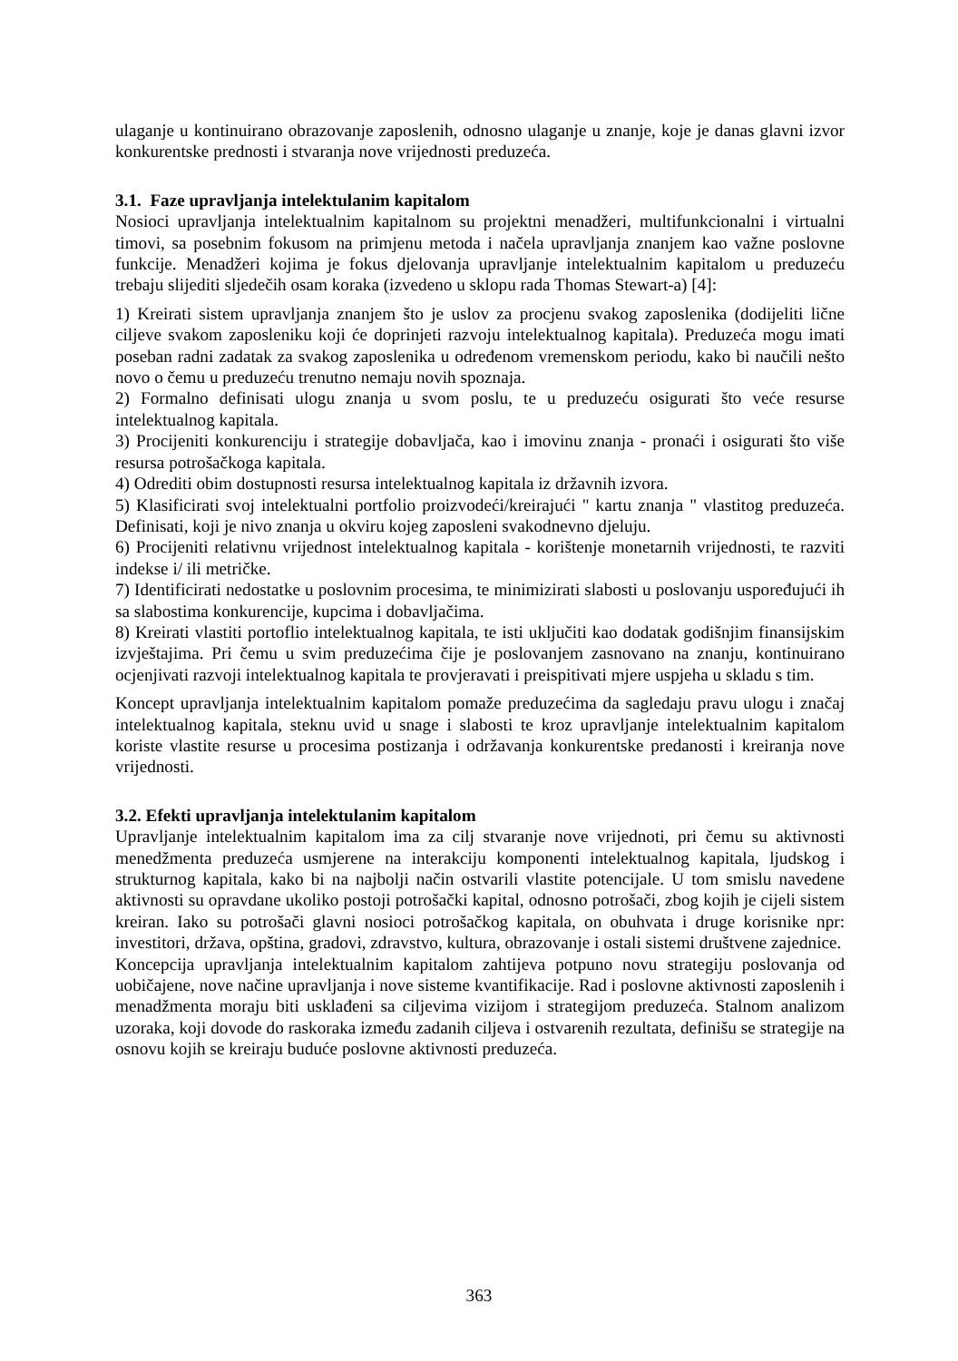ulaganje u kontinuirano obrazovanje zaposlenih, odnosno ulaganje u znanje, koje je danas glavni izvor konkurentske prednosti i stvaranja nove vrijednosti preduzeća.
3.1. Faze upravljanja intelektulanim kapitalom
Nosioci upravljanja intelektualnim kapitalnom su projektni menadžeri, multifunkcionalni i virtualni timovi, sa posebnim fokusom na primjenu metoda i načela upravljanja znanjem kao važne poslovne funkcije. Menadžeri kojima je fokus djelovanja upravljanje intelektualnim kapitalom u preduzeću trebaju slijediti sljedečih osam koraka (izvedeno u sklopu rada Thomas Stewart-a) [4]:
1) Kreirati sistem upravljanja znanjem što je uslov za procjenu svakog zaposlenika (dodijeliti lične ciljeve svakom zaposleniku koji će doprinjeti razvoju intelektualnog kapitala). Preduzeća mogu imati poseban radni zadatak za svakog zaposlenika u određenom vremenskom periodu, kako bi naučili nešto novo o čemu u preduzeću trenutno nemaju novih spoznaja.
2) Formalno definisati ulogu znanja u svom poslu, te u preduzeću osigurati što veće resurse intelektualnog kapitala.
3) Procijeniti konkurenciju i strategije dobavljača, kao i imovinu znanja - pronaći i osigurati što više resursa potrošačkoga kapitala.
4) Odrediti obim dostupnosti resursa intelektualnog kapitala iz državnih izvora.
5) Klasificirati svoj intelektualni portfolio proizvodeći/kreirajući " kartu znanja " vlastitog preduzeća. Definisati, koji je nivo znanja u okviru kojeg zaposleni svakodnevno djeluju.
6) Procijeniti relativnu vrijednost intelektualnog kapitala - korištenje monetarnih vrijednosti, te razviti indekse i/ ili metričke.
7) Identificirati nedostatke u poslovnim procesima, te minimizirati slabosti u poslovanju uspoređujući ih sa slabostima konkurencije, kupcima i dobavljačima.
8) Kreirati vlastiti portoflio intelektualnog kapitala, te isti uključiti kao dodatak godišnjim finansijskim izvještajima. Pri čemu u svim preduzećima čije je poslovanjem zasnovano na znanju, kontinuirano ocjenjivati razvoji intelektualnog kapitala te provjeravati i preispitivati mjere uspjeha u skladu s tim.
Koncept upravljanja intelektualnim kapitalom pomaže preduzećima da sagledaju pravu ulogu i značaj intelektualnog kapitala, steknu uvid u snage i slabosti te kroz upravljanje intelektualnim kapitalom koriste vlastite resurse u procesima postizanja i održavanja konkurentske predanosti i kreiranja nove vrijednosti.
3.2. Efekti upravljanja intelektulanim kapitalom
Upravljanje intelektualnim kapitalom ima za cilj stvaranje nove vrijednoti, pri čemu su aktivnosti menedžmenta preduzeća usmjerene na interakciju komponenti intelektualnog kapitala, ljudskog i strukturnog kapitala, kako bi na najbolji način ostvarili vlastite potencijale. U tom smislu navedene aktivnosti su opravdane ukoliko postoji potrošački kapital, odnosno potrošači, zbog kojih je cijeli sistem kreiran. Iako su potrošači glavni nosioci potrošačkog kapitala, on obuhvata i druge korisnike npr: investitori, država, opština, gradovi, zdravstvo, kultura, obrazovanje i ostali sistemi društvene zajednice.
Koncepcija upravljanja intelektualnim kapitalom zahtijeva potpuno novu strategiju poslovanja od uobičajene, nove načine upravljanja i nove sisteme kvantifikacije. Rad i poslovne aktivnosti zaposlenih i menadžmenta moraju biti usklađeni sa ciljevima vizijom i strategijom preduzeća. Stalnom analizom uzoraka, koji dovode do raskoraka između zadanih ciljeva i ostvarenih rezultata, definišu se strategije na osnovu kojih se kreiraju buduće poslovne aktivnosti preduzeća.
363